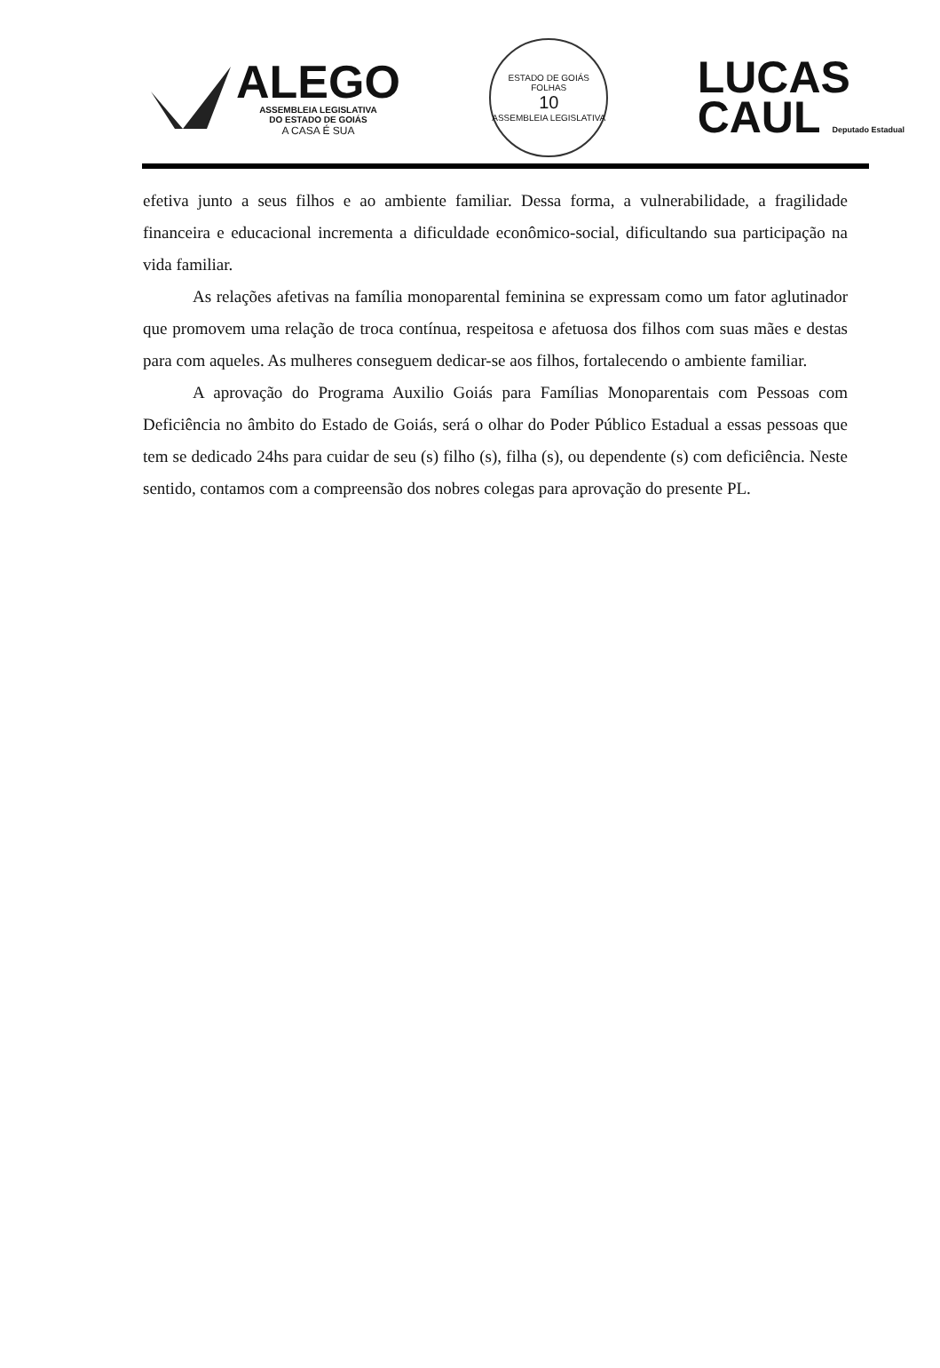ALEGO
ASSEMBLEIA LEGISLATIVA
DO ESTADO DE GOIÁS
A CASA É SUA
ESTADO DE GOIÁS
FOLHAS
10
ASSEMBLEIA LEGISLATIVA
LUCAS
CAUL Deputado Estadual
efetiva junto a seus filhos e ao ambiente familiar. Dessa forma, a vulnerabilidade, a fragilidade financeira e educacional incrementa a dificuldade econômico-social, dificultando sua participação na vida familiar.
As relações afetivas na família monoparental feminina se expressam como um fator aglutinador que promovem uma relação de troca contínua, respeitosa e afetuosa dos filhos com suas mães e destas para com aqueles. As mulheres conseguem dedicar-se aos filhos, fortalecendo o ambiente familiar.
A aprovação do Programa Auxilio Goiás para Famílias Monoparentais com Pessoas com Deficiência no âmbito do Estado de Goiás, será o olhar do Poder Público Estadual a essas pessoas que tem se dedicado 24hs para cuidar de seu (s) filho (s), filha (s), ou dependente (s) com deficiência. Neste sentido, contamos com a compreensão dos nobres colegas para aprovação do presente PL.